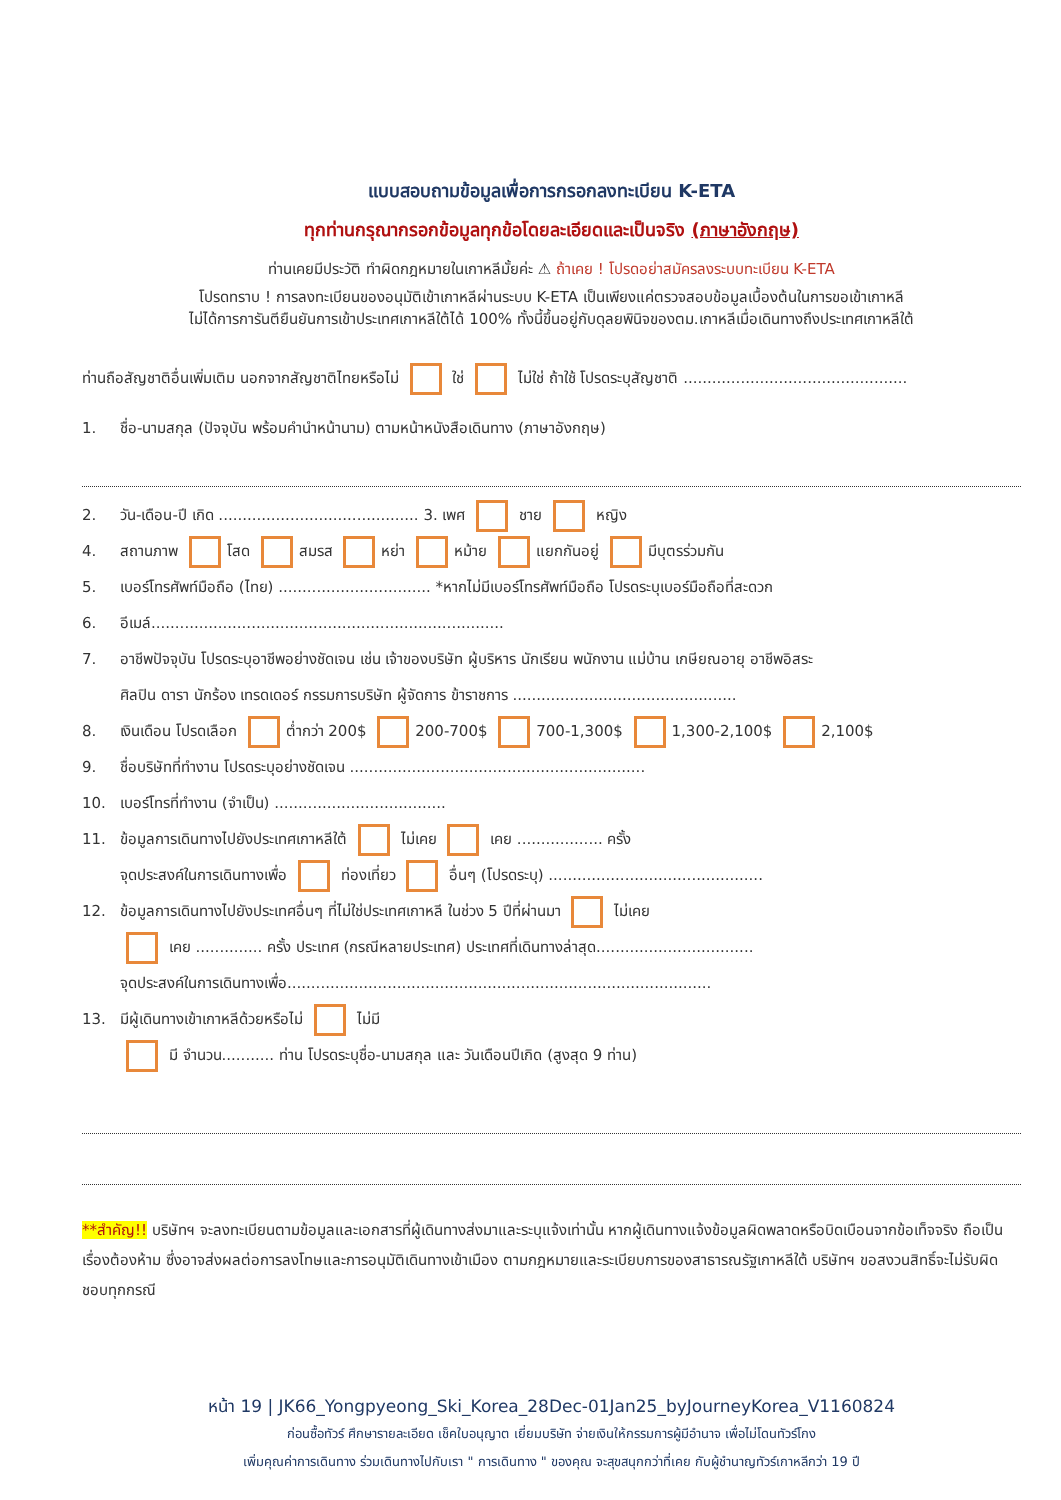แบบสอบถามข้อมูลเพื่อการกรอกลงทะเบียน K-ETA
ทุกท่านกรุณากรอกข้อมูลทุกข้อโดยละเอียดและเป็นจริง (ภาษาอังกฤษ)
ท่านเคยมีประวัติ ทำผิดกฎหมายในเกาหลีมั้ยค่ะ ⚠ ถ้าเคย ! โปรดอย่าสมัครลงระบบทะเบียน K-ETA
โปรดทราบ ! การลงทะเบียนของอนุมัติเข้าเกาหลีผ่านระบบ K-ETA เป็นเพียงแค่ตรวจสอบข้อมูลเบื้องต้นในการขอเข้าเกาหลี
ไม่ได้การการันตียืนยันการเข้าประเทศเกาหลีใต้ได้ 100% ทั้งนี้ขึ้นอยู่กับดุลยพินิจของตม.เกาหลีเมื่อเดินทางถึงประเทศเกาหลีใต้
ท่านถือสัญชาติอื่นเพิ่มเติม นอกจากสัญชาติไทยหรือไม่ ใช่ ไม่ใช่ ถ้าใช้ โปรดระบุสัญชาติ ...............................................
1. ชื่อ-นามสกุล (ปัจจุบัน พร้อมคำนำหน้านาม) ตามหน้าหนังสือเดินทาง (ภาษาอังกฤษ)
2. วัน-เดือน-ปี เกิด .......................................... 3. เพศ ชาย หญิง
4. สถานภาพ โสด สมรส หย่า หม้าย แยกกันอยู่ มีบุตรร่วมกัน
5. เบอร์โทรศัพท์มือถือ (ไทย) ................................ *หากไม่มีเบอร์โทรศัพท์มือถือ โปรดระบุเบอร์มือถือที่สะดวก
6. อีเมล์..........................................................................
7. อาชีพปัจจุบัน โปรดระบุอาชีพอย่างชัดเจน เช่น เจ้าของบริษัท ผู้บริหาร นักเรียน พนักงาน แม่บ้าน เกษียณอายุ อาชีพอิสระ
ศิลปิน ดารา นักร้อง เทรดเดอร์ กรรมการบริษัท ผู้จัดการ ข้าราชการ ...............................................
8. เงินเดือน โปรดเลือก ต่ำกว่า 200$ 200-700$ 700-1,300$ 1,300-2,100$ 2,100$
9. ชื่อบริษัทที่ทำงาน โปรดระบุอย่างชัดเจน ..............................................................
10. เบอร์โทรที่ทำงาน (จำเป็น) ....................................
11. ข้อมูลการเดินทางไปยังประเทศเกาหลีใต้ ไม่เคย เคย .................. ครั้ง
จุดประสงค์ในการเดินทางเพื่อ ท่องเที่ยว อื่นๆ (โปรดระบุ) .............................................
12. ข้อมูลการเดินทางไปยังประเทศอื่นๆ ที่ไม่ใช่ประเทศเกาหลี ในช่วง 5 ปีที่ผ่านมา ไม่เคย
เคย .............. ครั้ง ประเทศ (กรณีหลายประเทศ) ประเทศที่เดินทางล่าสุด.................................
จุดประสงค์ในการเดินทางเพื่อ.........................................................................................
13. มีผู้เดินทางเข้าเกาหลีด้วยหรือไม่ ไม่มี
มี จำนวน........... ท่าน โปรดระบุชื่อ-นามสกุล และ วันเดือนปีเกิด (สูงสุด 9 ท่าน)
**สำคัญ!! บริษัทฯ จะลงทะเบียนตามข้อมูลและเอกสารที่ผู้เดินทางส่งมาและระบุแจ้งเท่านั้น หากผู้เดินทางแจ้งข้อมูลผิดพลาดหรือบิดเบือนจากข้อเท็จจริง ถือเป็นเรื่องต้องห้าม ซึ่งอาจส่งผลต่อการลงโทษและการอนุมัติเดินทางเข้าเมือง ตามกฎหมายและระเบียบการของสาธารณรัฐเกาหลีใต้ บริษัทฯ ขอสงวนสิทธิ์จะไม่รับผิดชอบทุกกรณี
หน้า 19 | JK66_Yongpyeong_Ski_Korea_28Dec-01Jan25_byJourneyKorea_V1160824
ก่อนซื้อทัวร์ ศึกษารายละเอียด เช็คใบอนุญาต เยี่ยมบริษัท จ่ายเงินให้กรรมการผู้มีอำนาจ เพื่อไม่โดนทัวร์โกง
เพิ่มคุณค่าการเดินทาง ร่วมเดินทางไปกับเรา " การเดินทาง " ของคุณ จะสุขสนุกกว่าที่เคย กับผู้ชำนาญทัวร์เกาหลีกว่า 19 ปี